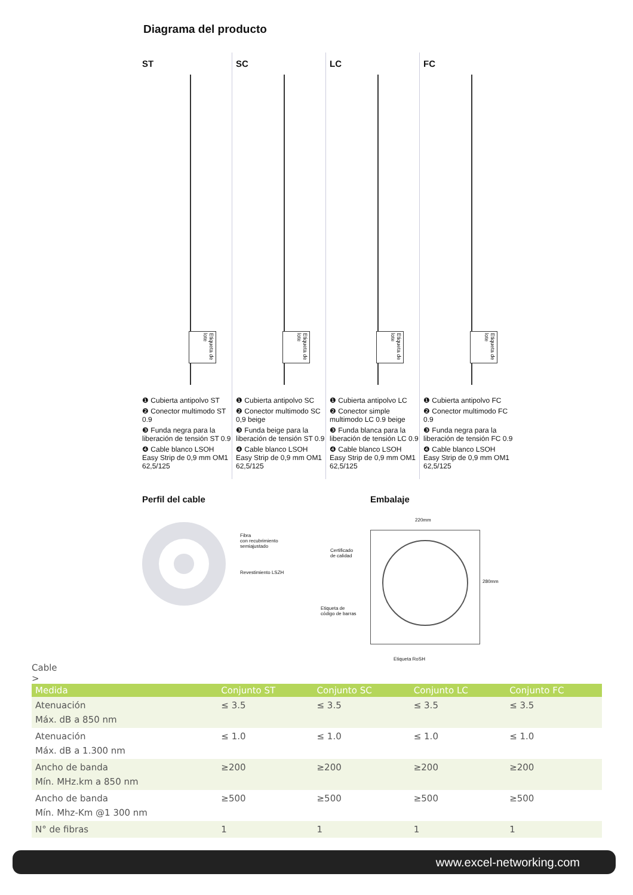Diagrama del producto
ST
Etiqueta de lote
❶ Cubierta antipolvo ST
❷ Conector multimodo ST 0.9
❸ Funda negra para la liberación de tensión ST 0.9
❹ Cable blanco LSOH Easy Strip de 0,9 mm OM1 62,5/125
SC
Etiqueta de lote
❶ Cubierta antipolvo SC
❷ Conector multimodo SC 0,9 beige
❸ Funda beige para la liberación de tensión ST 0.9
❹ Cable blanco LSOH Easy Strip de 0,9 mm OM1 62,5/125
LC
Etiqueta de lote
❶ Cubierta antipolvo LC
❷ Conector simple multimodo LC 0.9 beige
❸ Funda blanca para la liberación de tensión LC 0.9
❹ Cable blanco LSOH Easy Strip de 0,9 mm OM1 62,5/125
FC
Etiqueta de lote
❶ Cubierta antipolvo FC
❷ Conector multimodo FC 0.9
❸ Funda negra para la liberación de tensión FC 0.9
❹ Cable blanco LSOH Easy Strip de 0,9 mm OM1 62,5/125
Perfil del cable Embalaje
Fibra
con recubrimiento
semiajustado
Revestimiento LSZH
220mm
280mm
Certificado
de calidad
Etiqueta de
código de barras
Etiqueta RoSH
Cable
>
| Medida | Conjunto ST | Conjunto SC | Conjunto LC | Conjunto FC |
| --- | --- | --- | --- | --- |
| Atenuación Máx. dB a 850 nm | ≤ 3.5 | ≤ 3.5 | ≤ 3.5 | ≤ 3.5 |
| Atenuación Máx. dB a 1.300 nm | ≤ 1.0 | ≤ 1.0 | ≤ 1.0 | ≤ 1.0 |
| Ancho de banda Mín. MHz.km a 850 nm | ≥200 | ≥200 | ≥200 | ≥200 |
| Ancho de banda Mín. Mhz-Km @1 300 nm | ≥500 | ≥500 | ≥500 | ≥500 |
| N° de fibras | 1 | 1 | 1 | 1 |
www.excel-networking.com